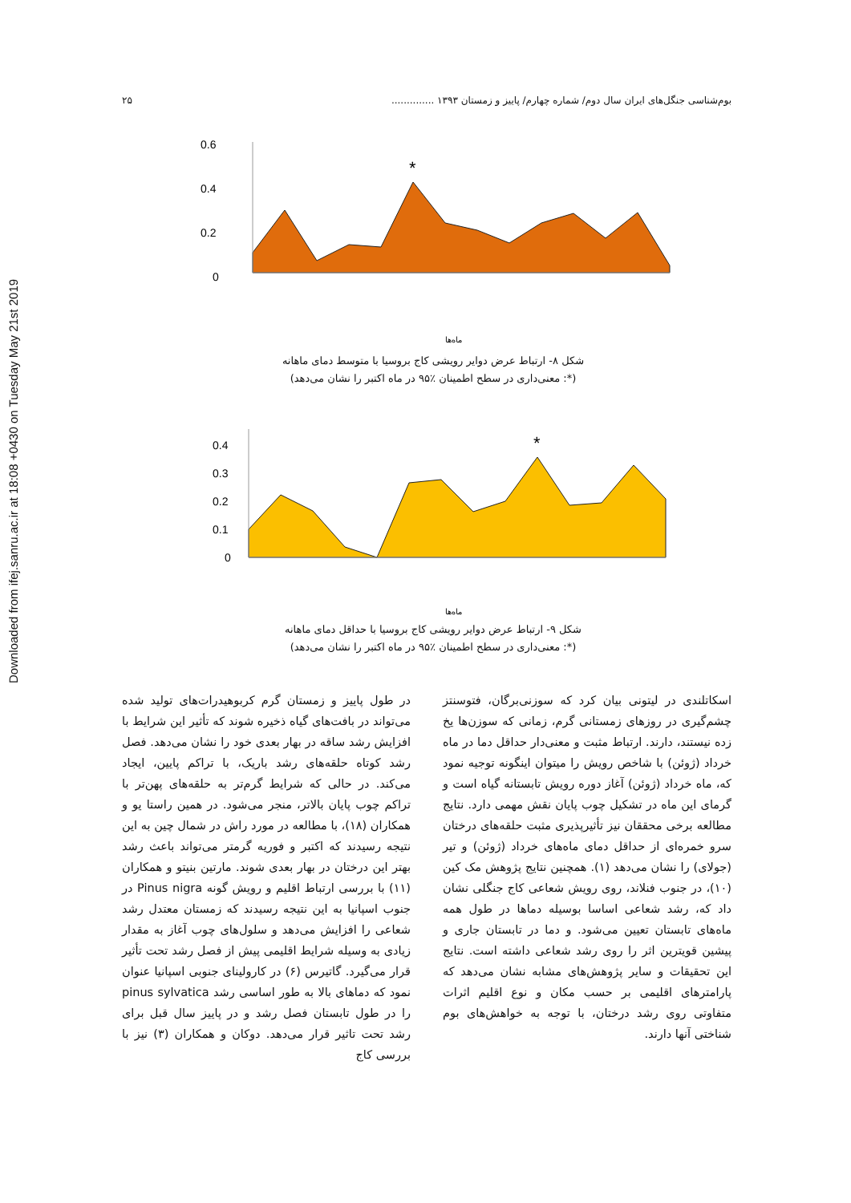Downloaded from ifej.sanru.ac.ir at 18:08 +0430 on Tuesday May 21st 2019
بوم‌شناسی جنگل‌های ایران سال دوم/ شماره چهارم/ پاییز و زمستان ۱۳۹۳ .............. ۲۵
0.6
0.4
0.2
0
*
ماه‌ها
شکل ۸- ارتباط عرض دوایر رویشی کاج بروسیا با متوسط دمای ماهانه
(*: معنی‌داری در سطح اطمینان ٪۹۵ در ماه اکتبر را نشان می‌دهد)
0.4
0.3
0.2
0.1
0
*
ماه‌ها
شکل ۹- ارتباط عرض دوایر رویشی کاج بروسیا با حداقل دمای ماهانه
(*: معنی‌داری در سطح اطمینان ٪۹۵ در ماه اکتبر را نشان می‌دهد)
در طول پاییز و زمستان گرم کربوهیدرات‌های تولید شده می‌تواند در بافت‌های گیاه ذخیره شوند که تأثیر این شرایط با افزایش رشد ساقه در بهار بعدی خود را نشان می‌دهد. فصل رشد کوتاه حلقه‌های رشد باریک، با تراکم پایین، ایجاد می‌کند. در حالی که شرایط گرم‌تر به حلقه‌های پهن‌تر با تراکم چوب پایان بالاتر، منجر می‌شود. در همین راستا یو و همکاران (۱۸)، با مطالعه در مورد راش در شمال چین به این نتیجه رسیدند که اکتبر و فوریه گرمتر می‌تواند باعث رشد بهتر این درختان در بهار بعدی شوند. مارتین بنیتو و همکاران (۱۱) با بررسی ارتباط اقلیم و رویش گونه Pinus nigra در جنوب اسپانیا به این نتیجه رسیدند که زمستان معتدل رشد شعاعی را افزایش می‌دهد و سلول‌های چوب آغاز به مقدار زیادی به وسیله شرایط اقلیمی پیش از فصل رشد تحت تأثیر قرار می‌گیرد. گاتیرس (۶) در کارولینای جنوبی اسپانیا عنوان نمود که دماهای بالا به طور اساسی رشد pinus sylvatica را در طول تابستان فصل رشد و در پاییز سال قبل برای رشد تحت تاثیر قرار می‌دهد. دوکان و همکاران (۳) نیز با بررسی کاج
اسکاتلندی در لیتونی بیان کرد که سوزنی‌برگان، فتوسنتز چشم‌گیری در روزهای زمستانی گرم، زمانی که سوزن‌ها یخ زده نیستند، دارند. ارتباط مثبت و معنی‌دار حداقل دما در ماه خرداد (ژوئن) با شاخص رویش را میتوان اینگونه توجیه نمود که، ماه خرداد (ژوئن) آغاز دوره رویش تابستانه گیاه است و گرمای این ماه در تشکیل چوب پایان نقش مهمی دارد. نتایج مطالعه برخی محققان نیز تأثیرپذیری مثبت حلقه‌های درختان سرو خمره‌ای از حداقل دمای ماه‌های خرداد (ژوئن) و تیر (جولای) را نشان می‌دهد (۱). همچنین نتایج پژوهش مک کین (۱۰)، در جنوب فنلاند، روی رویش شعاعی کاج جنگلی نشان داد که، رشد شعاعی اساسا بوسیله دماها در طول همه ماه‌های تابستان تعیین می‌شود. و دما در تابستان جاری و پیشین قویترین اثر را روی رشد شعاعی داشته است. نتایج این تحقیقات و سایر پژوهش‌های مشابه نشان می‌دهد که پارامترهای اقلیمی بر حسب مکان و نوع اقلیم اثرات متفاوتی روی رشد درختان، با توجه به خواهش‌های بوم شناختی آنها دارند.